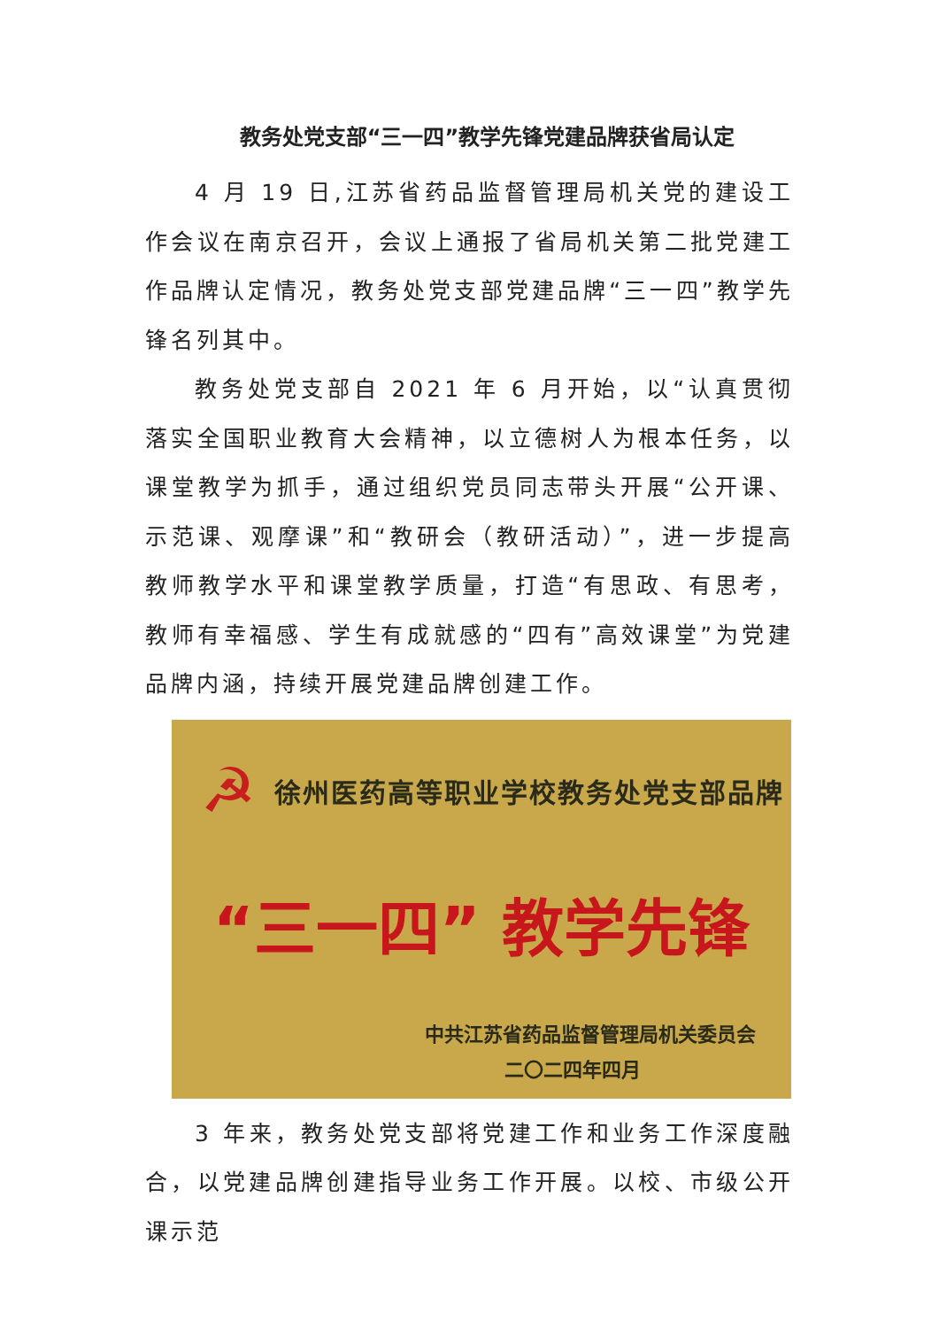教务处党支部“三一四”教学先锋党建品牌获省局认定
4 月 19 日,江苏省药品监督管理局机关党的建设工作会议在南京召开，会议上通报了省局机关第二批党建工作品牌认定情况，教务处党支部党建品牌“三一四”教学先锋名列其中。
教务处党支部自 2021 年 6 月开始，以“认真贯彻落实全国职业教育大会精神，以立德树人为根本任务，以课堂教学为抓手，通过组织党员同志带头开展“公开课、示范课、观摩课”和“教研会（教研活动）”，进一步提高教师教学水平和课堂教学质量，打造“有思政、有思考，教师有幸福感、学生有成就感的“四有”高效课堂”为党建品牌内涵，持续开展党建品牌创建工作。
☭
徐州医药高等职业学校教务处党支部品牌
“三一四” 教学先锋
中共江苏省药品监督管理局机关委员会
二〇二四年四月
3 年来，教务处党支部将党建工作和业务工作深度融合，以党建品牌创建指导业务工作开展。以校、市级公开课示范